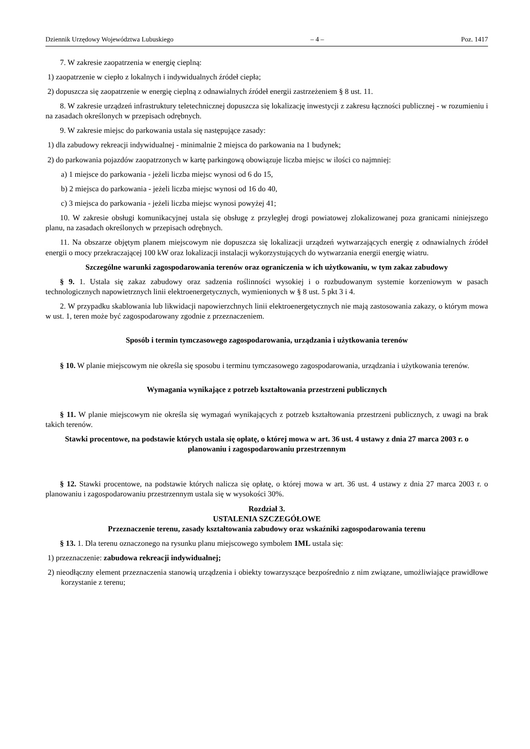Dziennik Urzędowy Województwa Lubuskiego – 4 – Poz. 1417
7. W zakresie zaopatrzenia w energię cieplną:
1) zaopatrzenie w ciepło z lokalnych i indywidualnych źródeł ciepła;
2) dopuszcza się zaopatrzenie w energię cieplną z odnawialnych źródeł energii zastrzeżeniem § 8 ust. 11.
8. W zakresie urządzeń infrastruktury teletechnicznej dopuszcza się lokalizację inwestycji z zakresu łączności publicznej - w rozumieniu i na zasadach określonych w przepisach odrębnych.
9. W zakresie miejsc do parkowania ustala się następujące zasady:
1) dla zabudowy rekreacji indywidualnej - minimalnie 2 miejsca do parkowania na 1 budynek;
2) do parkowania pojazdów zaopatrzonych w kartę parkingową obowiązuje liczba miejsc w ilości co najmniej:
a) 1 miejsce do parkowania - jeżeli liczba miejsc wynosi od 6 do 15,
b) 2 miejsca do parkowania - jeżeli liczba miejsc wynosi od 16 do 40,
c) 3 miejsca do parkowania - jeżeli liczba miejsc wynosi powyżej 41;
10. W zakresie obsługi komunikacyjnej ustala się obsługę z przyległej drogi powiatowej zlokalizowanej poza granicami niniejszego planu, na zasadach określonych w przepisach odrębnych.
11. Na obszarze objętym planem miejscowym nie dopuszcza się lokalizacji urządzeń wytwarzających energię z odnawialnych źródeł energii o mocy przekraczającej 100 kW oraz lokalizacji instalacji wykorzystujących do wytwarzania energii energię wiatru.
Szczególne warunki zagospodarowania terenów oraz ograniczenia w ich użytkowaniu, w tym zakaz zabudowy
§ 9. 1. Ustala się zakaz zabudowy oraz sadzenia roślinności wysokiej i o rozbudowanym systemie korzeniowym w pasach technologicznych napowietrznych linii elektroenergetycznych, wymienionych w § 8 ust. 5 pkt 3 i 4.
2. W przypadku skablowania lub likwidacji napowierzchnych linii elektroenergetycznych nie mają zastosowania zakazy, o którym mowa w ust. 1, teren może być zagospodarowany zgodnie z przeznaczeniem.
Sposób i termin tymczasowego zagospodarowania, urządzania i użytkowania terenów
§ 10. W planie miejscowym nie określa się sposobu i terminu tymczasowego zagospodarowania, urządzania i użytkowania terenów.
Wymagania wynikające z potrzeb kształtowania przestrzeni publicznych
§ 11. W planie miejscowym nie określa się wymagań wynikających z potrzeb kształtowania przestrzeni publicznych, z uwagi na brak takich terenów.
Stawki procentowe, na podstawie których ustala się opłatę, o której mowa w art. 36 ust. 4 ustawy z dnia 27 marca 2003 r. o planowaniu i zagospodarowaniu przestrzennym
§ 12. Stawki procentowe, na podstawie których nalicza się opłatę, o której mowa w art. 36 ust. 4 ustawy z dnia 27 marca 2003 r. o planowaniu i zagospodarowaniu przestrzennym ustala się w wysokości 30%.
Rozdział 3.
USTALENIA SZCZEGÓŁOWE
Przeznaczenie terenu, zasady kształtowania zabudowy oraz wskaźniki zagospodarowania terenu
§ 13. 1. Dla terenu oznaczonego na rysunku planu miejscowego symbolem 1ML ustala się:
1) przeznaczenie: zabudowa rekreacji indywidualnej;
2) nieodłączny element przeznaczenia stanowią urządzenia i obiekty towarzyszące bezpośrednio z nim związane, umożliwiające prawidłowe korzystanie z terenu;